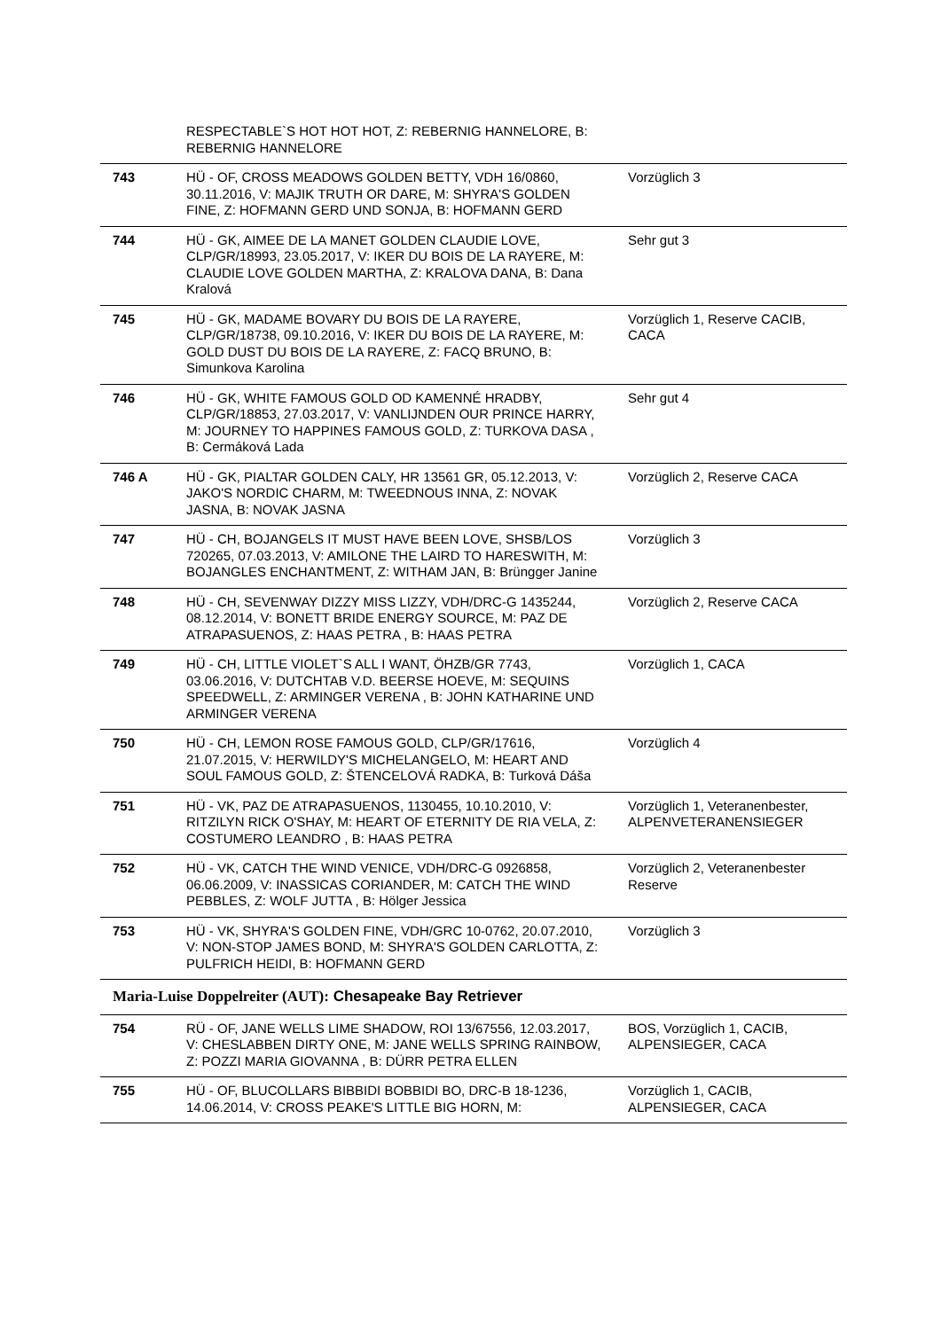| | RESPECTABLE`S HOT HOT HOT, Z: REBERNIG HANNELORE, B: REBERNIG HANNELORE | |
| 743 | HÜ - OF, CROSS MEADOWS GOLDEN BETTY, VDH 16/0860, 30.11.2016, V: MAJIK TRUTH OR DARE, M: SHYRA'S GOLDEN FINE, Z: HOFMANN GERD UND SONJA, B: HOFMANN GERD | Vorzüglich 3 |
| 744 | HÜ - GK, AIMEE DE LA MANET GOLDEN CLAUDIE LOVE, CLP/GR/18993, 23.05.2017, V: IKER DU BOIS DE LA RAYERE, M: CLAUDIE LOVE GOLDEN MARTHA, Z: KRALOVA DANA, B: Dana Kralová | Sehr gut 3 |
| 745 | HÜ - GK, MADAME BOVARY DU BOIS DE LA RAYERE, CLP/GR/18738, 09.10.2016, V: IKER DU BOIS DE LA RAYERE, M: GOLD DUST DU BOIS DE LA RAYERE, Z: FACQ BRUNO, B: Simunkova Karolina | Vorzüglich 1, Reserve CACIB, CACA |
| 746 | HÜ - GK, WHITE FAMOUS GOLD OD KAMENNÉ HRADBY, CLP/GR/18853, 27.03.2017, V: VANLIJNDEN OUR PRINCE HARRY, M: JOURNEY TO HAPPINES FAMOUS GOLD, Z: TURKOVA DASA , B: Cermáková Lada | Sehr gut 4 |
| 746 A | HÜ - GK, PIALTAR GOLDEN CALY, HR 13561 GR, 05.12.2013, V: JAKO'S NORDIC CHARM, M: TWEEDNOUS INNA, Z: NOVAK JASNA, B: NOVAK JASNA | Vorzüglich 2, Reserve CACA |
| 747 | HÜ - CH, BOJANGELS IT MUST HAVE BEEN LOVE, SHSB/LOS 720265, 07.03.2013, V: AMILONE THE LAIRD TO HARESWITH, M: BOJANGLES ENCHANTMENT, Z: WITHAM JAN, B: Brüngger Janine | Vorzüglich 3 |
| 748 | HÜ - CH, SEVENWAY DIZZY MISS LIZZY, VDH/DRC-G 1435244, 08.12.2014, V: BONETT BRIDE ENERGY SOURCE, M: PAZ DE ATRAPASUENOS, Z: HAAS PETRA , B: HAAS PETRA | Vorzüglich 2, Reserve CACA |
| 749 | HÜ - CH, LITTLE VIOLET`S ALL I WANT, ÖHZB/GR 7743, 03.06.2016, V: DUTCHTAB V.D. BEERSE HOEVE, M: SEQUINS SPEEDWELL, Z: ARMINGER VERENA , B: JOHN KATHARINE UND ARMINGER VERENA | Vorzüglich 1, CACA |
| 750 | HÜ - CH, LEMON ROSE FAMOUS GOLD, CLP/GR/17616, 21.07.2015, V: HERWILDY'S MICHELANGELO, M: HEART AND SOUL FAMOUS GOLD, Z: ŠTENCELOVÁ RADKA, B: Turková Dáša | Vorzüglich 4 |
| 751 | HÜ - VK, PAZ DE ATRAPASUENOS, 1130455, 10.10.2010, V: RITZILYN RICK O'SHAY, M: HEART OF ETERNITY DE RIA VELA, Z: COSTUMERO LEANDRO , B: HAAS PETRA | Vorzüglich 1, Veteranenbester, ALPENVETERANENSIEGER |
| 752 | HÜ - VK, CATCH THE WIND VENICE, VDH/DRC-G 0926858, 06.06.2009, V: INASSICAS CORIANDER, M: CATCH THE WIND PEBBLES, Z: WOLF JUTTA , B: Hölger Jessica | Vorzüglich 2, Veteranenbester Reserve |
| 753 | HÜ - VK, SHYRA'S GOLDEN FINE, VDH/GRC 10-0762, 20.07.2010, V: NON-STOP JAMES BOND, M: SHYRA'S GOLDEN CARLOTTA, Z: PULFRICH HEIDI, B: HOFMANN GERD | Vorzüglich 3 |
| Maria-Luise Doppelreiter (AUT): Chesapeake Bay Retriever | | |
| 754 | RÜ - OF, JANE WELLS LIME SHADOW, ROI 13/67556, 12.03.2017, V: CHESLABBEN DIRTY ONE, M: JANE WELLS SPRING RAINBOW, Z: POZZI MARIA GIOVANNA , B: DÜRR PETRA ELLEN | BOS, Vorzüglich 1, CACIB, ALPENSIEGER, CACA |
| 755 | HÜ - OF, BLUCOLLARS BIBBIDI BOBBIDI BO, DRC-B 18-1236, 14.06.2014, V: CROSS PEAKE'S LITTLE BIG HORN, M: | Vorzüglich 1, CACIB, ALPENSIEGER, CACA |